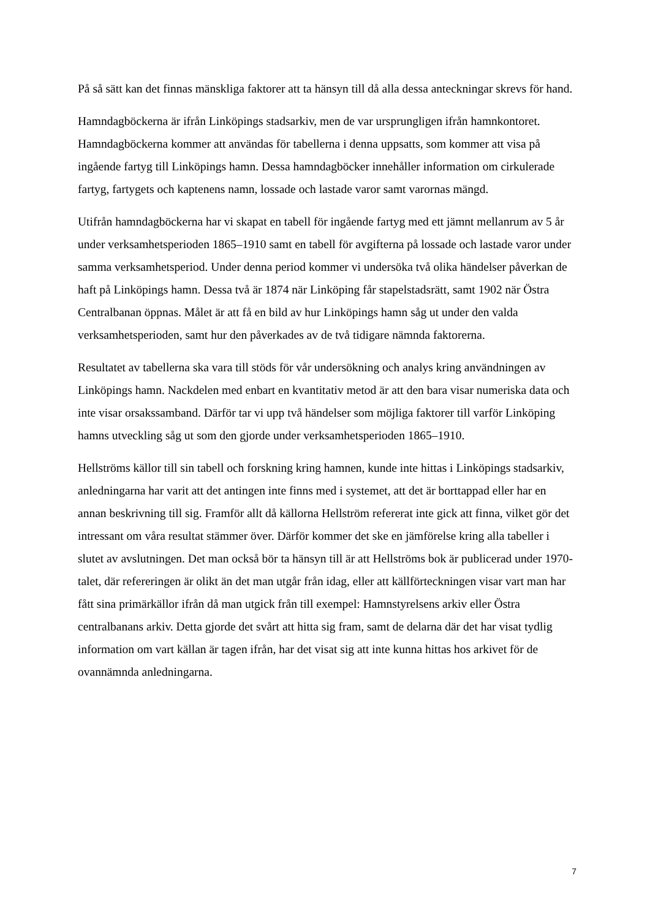På så sätt kan det finnas mänskliga faktorer att ta hänsyn till då alla dessa anteckningar skrevs för hand.
Hamndagböckerna är ifrån Linköpings stadsarkiv, men de var ursprungligen ifrån hamnkontoret. Hamndagböckerna kommer att användas för tabellerna i denna uppsatts, som kommer att visa på ingående fartyg till Linköpings hamn. Dessa hamndagböcker innehåller information om cirkulerade fartyg, fartygets och kaptenens namn, lossade och lastade varor samt varornas mängd.
Utifrån hamndagböckerna har vi skapat en tabell för ingående fartyg med ett jämnt mellanrum av 5 år under verksamhetsperioden 1865–1910 samt en tabell för avgifterna på lossade och lastade varor under samma verksamhetsperiod. Under denna period kommer vi undersöka två olika händelser påverkan de haft på Linköpings hamn. Dessa två är 1874 när Linköping får stapelstadsrätt, samt 1902 när Östra Centralbanan öppnas. Målet är att få en bild av hur Linköpings hamn såg ut under den valda verksamhetsperioden, samt hur den påverkades av de två tidigare nämnda faktorerna.
Resultatet av tabellerna ska vara till stöds för vår undersökning och analys kring användningen av Linköpings hamn. Nackdelen med enbart en kvantitativ metod är att den bara visar numeriska data och inte visar orsakssamband. Därför tar vi upp två händelser som möjliga faktorer till varför Linköping hamns utveckling såg ut som den gjorde under verksamhetsperioden 1865–1910.
Hellströms källor till sin tabell och forskning kring hamnen, kunde inte hittas i Linköpings stadsarkiv, anledningarna har varit att det antingen inte finns med i systemet, att det är borttappad eller har en annan beskrivning till sig. Framför allt då källorna Hellström refererat inte gick att finna, vilket gör det intressant om våra resultat stämmer över. Därför kommer det ske en jämförelse kring alla tabeller i slutet av avslutningen. Det man också bör ta hänsyn till är att Hellströms bok är publicerad under 1970-talet, där refereringen är olikt än det man utgår från idag, eller att källförteckningen visar vart man har fått sina primärkällor ifrån då man utgick från till exempel: Hamnstyrelsens arkiv eller Östra centralbanans arkiv. Detta gjorde det svårt att hitta sig fram, samt de delarna där det har visat tydlig information om vart källan är tagen ifrån, har det visat sig att inte kunna hittas hos arkivet för de ovannämnda anledningarna.
7